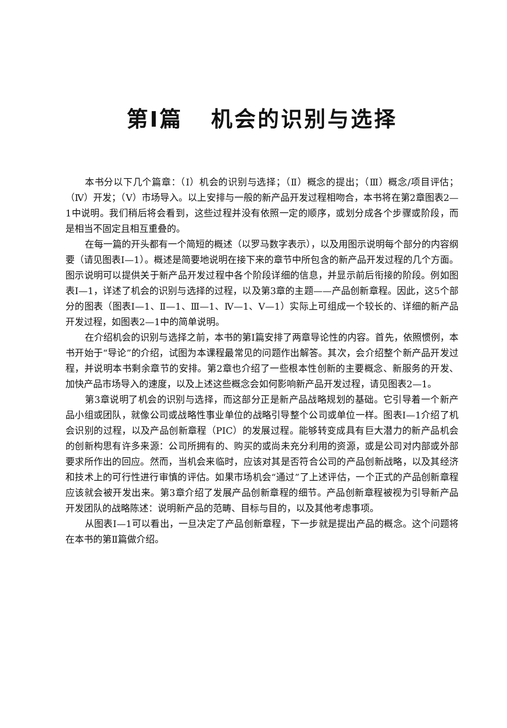第Ⅰ篇 机会的识别与选择
本书分以下几个篇章：（Ⅰ）机会的识别与选择；（Ⅱ）概念的提出；（Ⅲ）概念/项目评估；（Ⅳ）开发；（Ⅴ）市场导入。以上安排与一般的新产品开发过程相吻合，本书将在第2章图表2—1中说明。我们稍后将会看到，这些过程并没有依照一定的顺序，或划分成各个步骤或阶段，而是相当不固定且相互重叠的。
在每一篇的开头都有一个简短的概述（以罗马数字表示），以及用图示说明每个部分的内容纲要（请见图表Ⅰ—1）。概述是简要地说明在接下来的章节中所包含的新产品开发过程的几个方面。图示说明可以提供关于新产品开发过程中各个阶段详细的信息，并显示前后衔接的阶段。例如图表Ⅰ—1，详述了机会的识别与选择的过程，以及第3章的主题——产品创新章程。因此，这5个部分的图表（图表Ⅰ—1、Ⅱ—1、Ⅲ—1、Ⅳ—1、Ⅴ—1）实际上可组成一个较长的、详细的新产品开发过程，如图表2—1中的简单说明。
在介绍机会的识别与选择之前，本书的第Ⅰ篇安排了两章导论性的内容。首先，依照惯例，本书开始于“导论”的介绍，试图为本课程最常见的问题作出解答。其次，会介绍整个新产品开发过程，并说明本书剩余章节的安排。第2章也介绍了一些根本性创新的主要概念、新服务的开发、加快产品市场导入的速度，以及上述这些概念会如何影响新产品开发过程，请见图表2—1。
第3章说明了机会的识别与选择，而这部分正是新产品战略规划的基础。它引导着一个新产品小组或团队，就像公司或战略性事业单位的战略引导整个公司或单位一样。图表Ⅰ—1介绍了机会识别的过程，以及产品创新章程（PIC）的发展过程。能够转变成具有巨大潜力的新产品机会的创新构思有许多来源：公司所拥有的、购买的或尚未充分利用的资源，或是公司对内部或外部要求所作出的回应。然而，当机会来临时，应该对其是否符合公司的产品创新战略，以及其经济和技术上的可行性进行审慎的评估。如果市场机会“通过”了上述评估，一个正式的产品创新章程应该就会被开发出来。第3章介绍了发展产品创新章程的细节。产品创新章程被视为引导新产品开发团队的战略陈述：说明新产品的范畴、目标与目的，以及其他考虑事项。
从图表Ⅰ—1可以看出，一旦决定了产品创新章程，下一步就是提出产品的概念。这个问题将在本书的第Ⅱ篇做介绍。